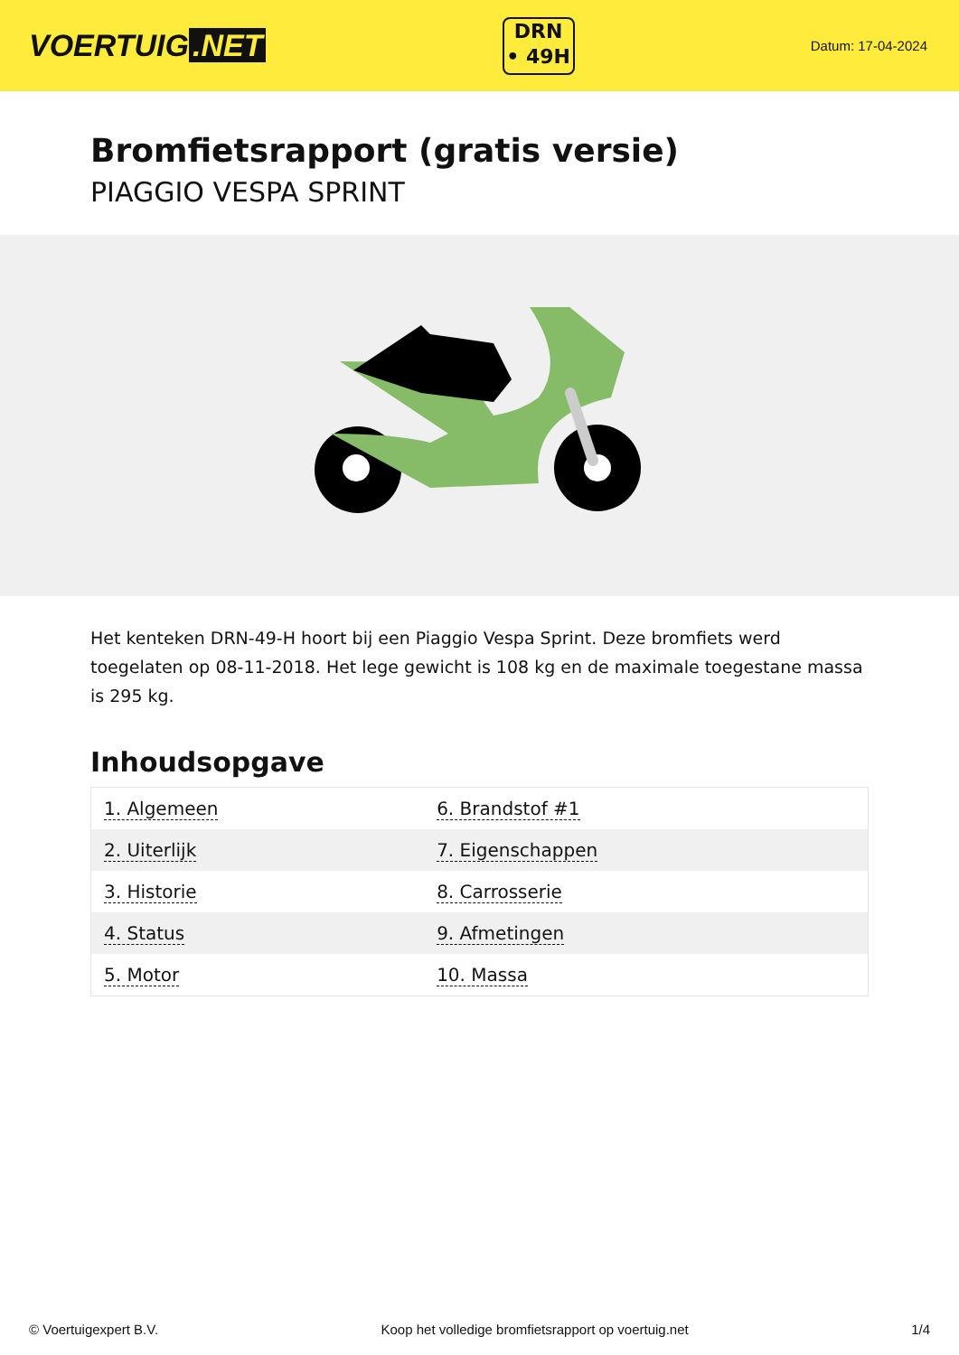VOERTUIG.NET
DRN
• 49H
Datum: 17-04-2024
Bromfietsrapport (gratis versie)
PIAGGIO VESPA SPRINT
Het kenteken DRN-49-H hoort bij een Piaggio Vespa Sprint. Deze bromfiets werd toegelaten op 08-11-2018. Het lege gewicht is 108 kg en de maximale toegestane massa is 295 kg.
Inhoudsopgave
| 1. Algemeen | 6. Brandstof #1 |
| 2. Uiterlijk | 7. Eigenschappen |
| 3. Historie | 8. Carrosserie |
| 4. Status | 9. Afmetingen |
| 5. Motor | 10. Massa |
© Voertuigexpert B.V. Koop het volledige bromfietsrapport op voertuig.net 1/4